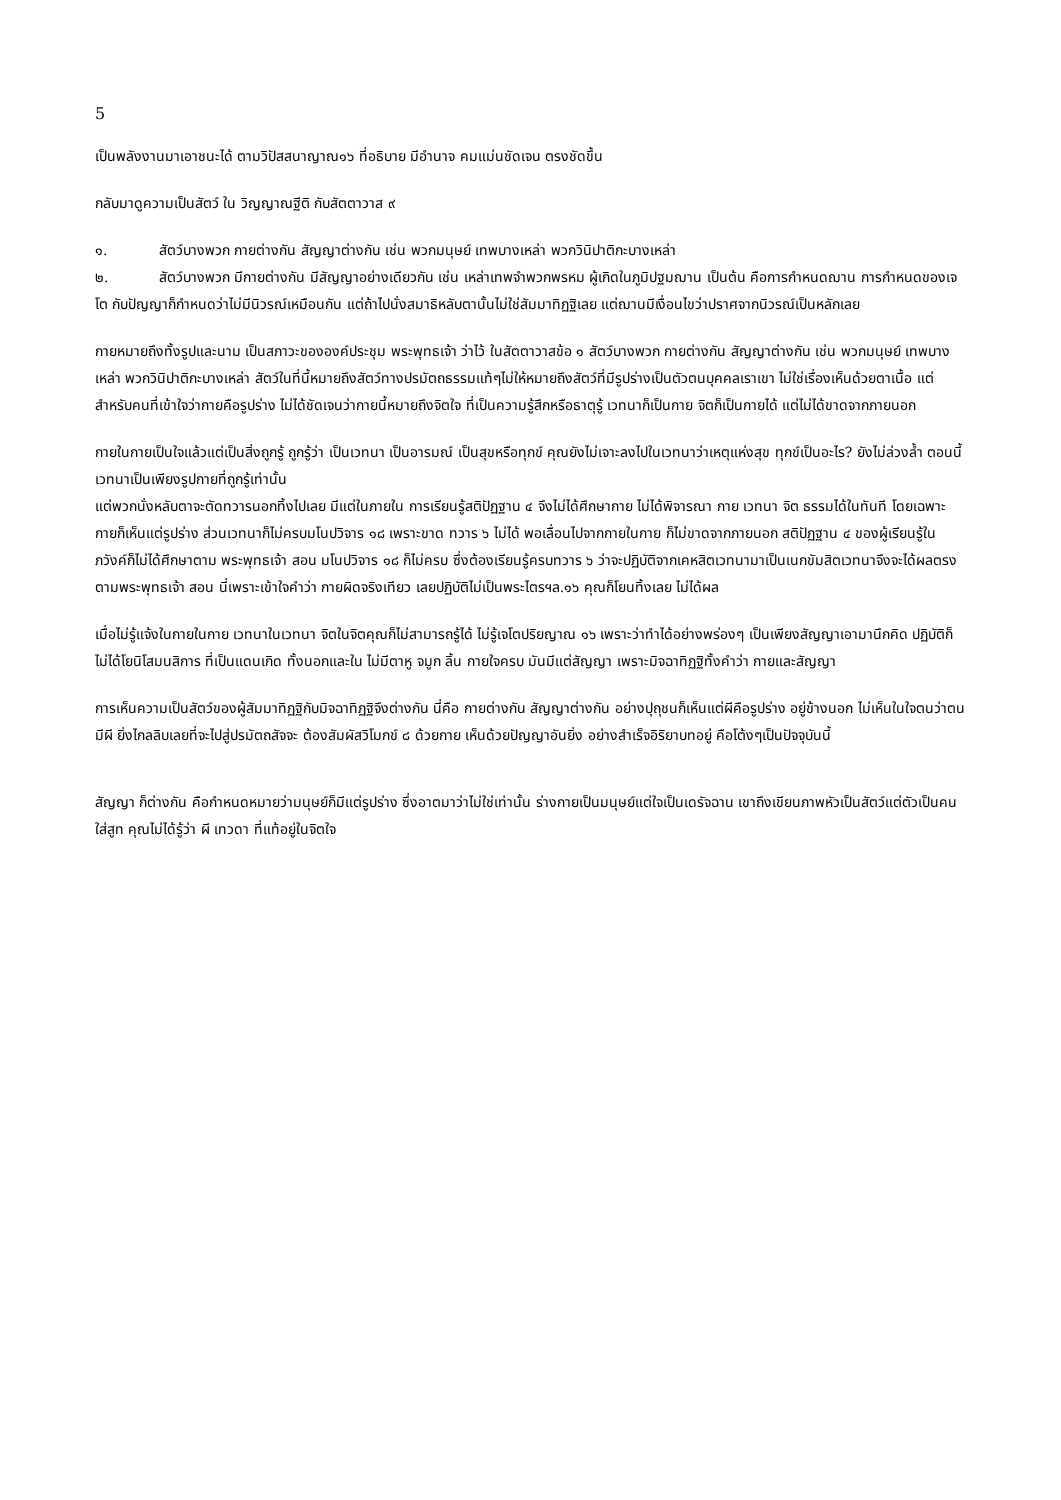5
เป็นพลังงานมาเอาชนะได้ ตามวิปัสสนาญาณ๑๖ ที่อธิบาย มีอำนาจ คมแม่นชัดเจน ตรงชัดขึ้น
กลับมาดูความเป็นสัตว์ ใน วิญญาณฐีติ กับสัตตาวาส ๙
๑. สัตว์บางพวก กายต่างกัน สัญญาต่างกัน เช่น พวกมนุษย์ เทพบางเหล่า พวกวินิปาติกะบางเหล่า
๒. สัตว์บางพวก มีกายต่างกัน มีสัญญาอย่างเดียวกัน เช่น เหล่าเทพจำพวกพรหม ผู้เกิดในภูมิปฐมฌาน เป็นต้น คือการกำหนดฌาน การกำหนดของเจโต กับปัญญาก็กำหนดว่าไม่มีนิวรณ์เหมือนกัน แต่ถ้าไปนั่งสมาธิหลับตานั้นไม่ใช่สัมมาทิฏฐิเลย แต่ฌานมีเงื่อนไขว่าปราศจากนิวรณ์เป็นหลักเลย
กายหมายถึงทั้งรูปและนาม เป็นสภาวะขององค์ประชุม พระพุทธเจ้า ว่าไว้ ในสัตตาวาสข้อ ๑ สัตว์บางพวก กายต่างกัน สัญญาต่างกัน เช่น พวกมนุษย์ เทพบางเหล่า พวกวินิปาติกะบางเหล่า สัตว์ในที่นี้หมายถึงสัตว์ทางปรมัตถธรรมแท้ๆไม่ให้หมายถึงสัตว์ที่มีรูปร่างเป็นตัวตนบุคคลเราเขา ไม่ใช่เรื่องเห็นด้วยตาเนื้อ แต่สำหรับคนที่เข้าใจว่ากายคือรูปร่าง ไม่ได้ชัดเจนว่ากายนี้หมายถึงจิตใจ ที่เป็นความรู้สึกหรือธาตุรู้ เวทนาก็เป็นกาย จิตก็เป็นกายได้ แต่ไม่ได้ขาดจากภายนอก
กายในกายเป็นใจแล้วแต่เป็นสิ่งถูกรู้ ถูกรู้ว่า เป็นเวทนา เป็นอารมณ์ เป็นสุขหรือทุกข์ คุณยังไม่เจาะลงไปในเวทนาว่าเหตุแห่งสุข ทุกข์เป็นอะไร? ยังไม่ล่วงล้ำ ตอนนี้เวทนาเป็นเพียงรูปกายที่ถูกรู้เท่านั้น
แต่พวกนั่งหลับตาจะตัดทวารนอกทิ้งไปเลย มีแต่ในภายใน การเรียนรู้สติปัฏฐาน ๔ จึงไม่ได้ศึกษากาย ไม่ได้พิจารณา กาย เวทนา จิต ธรรมได้ในทันที โดยเฉพาะกายก็เห็นแต่รูปร่าง ส่วนเวทนาก็ไม่ครบมโนปวิจาร ๑๘ เพราะขาด ทวาร ๖ ไม่ได้ พอเลื่อนไปจากกายในกาย ก็ไม่ขาดจากภายนอก สติปัฏฐาน ๔ ของผู้เรียนรู้ในภวังค์ก็ไม่ได้ศึกษาตาม พระพุทธเจ้า สอน มโนปวิจาร ๑๘ ก็ไม่ครบ ซึ่งต้องเรียนรู้ครบทวาร ๖ ว่าจะปฏิบัติจากเคหสิตเวทนามาเป็นเนกขัมสิตเวทนาจึงจะได้ผลตรงตามพระพุทธเจ้า สอน นี่เพราะเข้าใจคำว่า กายผิดจริงเทียว เลยปฏิบัติไม่เป็นพระไตรฯล.๑๖ คุณก็โยนทิ้งเลย ไม่ได้ผล
เมื่อไม่รู้แจ้งในกายในกาย เวทนาในเวทนา จิตในจิตคุณก็ไม่สามารถรู้ได้ ไม่รู้เจโตปริยญาณ ๑๖ เพราะว่าทำได้อย่างพร่องๆ เป็นเพียงสัญญาเอามานึกคิด ปฏิบัติก็ไม่ได้โยนิโสมนสิการ ที่เป็นแดนเกิด ทั้งนอกและใน ไม่มีตาหู จมูก ลิ้น กายใจครบ มันมีแต่สัญญา เพราะมิจฉาทิฏฐิทั้งคำว่า กายและสัญญา
การเห็นความเป็นสัตว์ของผู้สัมมาทิฏฐิกับมิจฉาทิฏฐิจึงต่างกัน นี่คือ กายต่างกัน สัญญาต่างกัน อย่างปุถุชนก็เห็นแต่ผีคือรูปร่าง อยู่ข้างนอก ไม่เห็นในใจตนว่าตนมีผี ยิ่งไกลลิบเลยที่จะไปสู่ปรมัตถสัจจะ ต้องสัมผัสวิโมกข์ ๘ ด้วยกาย เห็นด้วยปัญญาอันยิ่ง อย่างสำเร็จอิริยาบทอยู่ คือโต้งๆเป็นปัจจุบันนี้
สัญญา ก็ต่างกัน คือกำหนดหมายว่ามนุษย์ก็มีแต่รูปร่าง ซึ่งอาตมาว่าไม่ใช่เท่านั้น ร่างกายเป็นมนุษย์แต่ใจเป็นเดรัจฉาน เขาถึงเขียนภาพหัวเป็นสัตว์แต่ตัวเป็นคนใส่สูท คุณไม่ได้รู้ว่า ผี เทวดา ที่แท้อยู่ในจิตใจ